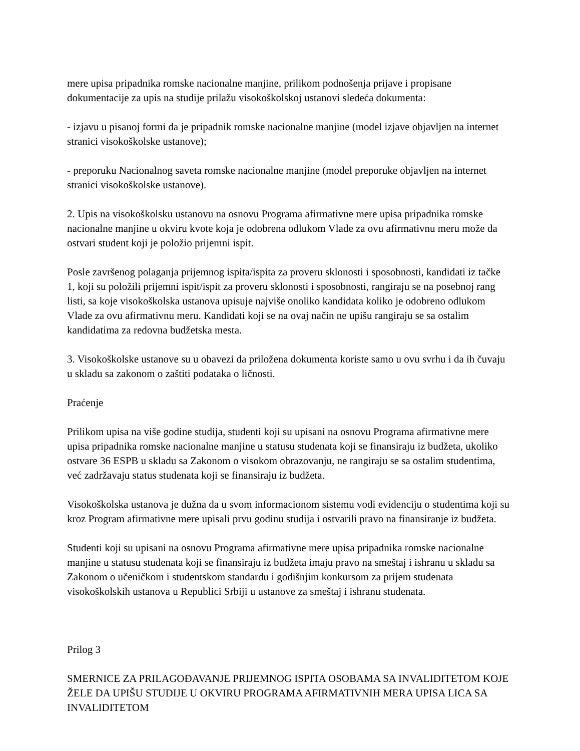mere upisa pripadnika romske nacionalne manjine, prilikom podnošenja prijave i propisane dokumentacije za upis na studije prilažu visokoškolskoj ustanovi sledeća dokumenta:
- izjavu u pisanoj formi da je pripadnik romske nacionalne manjine (model izjave objavljen na internet stranici visokoškolske ustanove);
- preporuku Nacionalnog saveta romske nacionalne manjine (model preporuke objavljen na internet stranici visokoškolske ustanove).
2. Upis na visokoškolsku ustanovu na osnovu Programa afirmativne mere upisa pripadnika romske nacionalne manjine u okviru kvote koja je odobrena odlukom Vlade za ovu afirmativnu meru može da ostvari student koji je položio prijemni ispit.
Posle završenog polaganja prijemnog ispita/ispita za proveru sklonosti i sposobnosti, kandidati iz tačke 1, koji su položili prijemni ispit/ispit za proveru sklonosti i sposobnosti, rangiraju se na posebnoj rang listi, sa koje visokoškolska ustanova upisuje najviše onoliko kandidata koliko je odobreno odlukom Vlade za ovu afirmativnu meru. Kandidati koji se na ovaj način ne upišu rangiraju se sa ostalim kandidatima za redovna budžetska mesta.
3. Visokoškolske ustanove su u obavezi da priložena dokumenta koriste samo u ovu svrhu i da ih čuvaju u skladu sa zakonom o zaštiti podataka o ličnosti.
Praćenje
Prilikom upisa na više godine studija, studenti koji su upisani na osnovu Programa afirmativne mere upisa pripadnika romske nacionalne manjine u statusu studenata koji se finansiraju iz budžeta, ukoliko ostvare 36 ESPB u skladu sa Zakonom o visokom obrazovanju, ne rangiraju se sa ostalim studentima, već zadržavaju status studenata koji se finansiraju iz budžeta.
Visokoškolska ustanova je dužna da u svom informacionom sistemu vodi evidenciju o studentima koji su kroz Program afirmativne mere upisali prvu godinu studija i ostvarili pravo na finansiranje iz budžeta.
Studenti koji su upisani na osnovu Programa afirmativne mere upisa pripadnika romske nacionalne manjine u statusu studenata koji se finansiraju iz budžeta imaju pravo na smeštaj i ishranu u skladu sa Zakonom o učeničkom i studentskom standardu i godišnjim konkursom za prijem studenata visokoškolskih ustanova u Republici Srbiji u ustanove za smeštaj i ishranu studenata.
Prilog 3
SMERNICE ZA PRILAGOĐAVANJE PRIJEMNOG ISPITA OSOBAMA SA INVALIDITETOM KOJE ŽELE DA UPIŠU STUDIJE U OKVIRU PROGRAMA AFIRMATIVNIH MERA UPISA LICA SA INVALIDITETOM